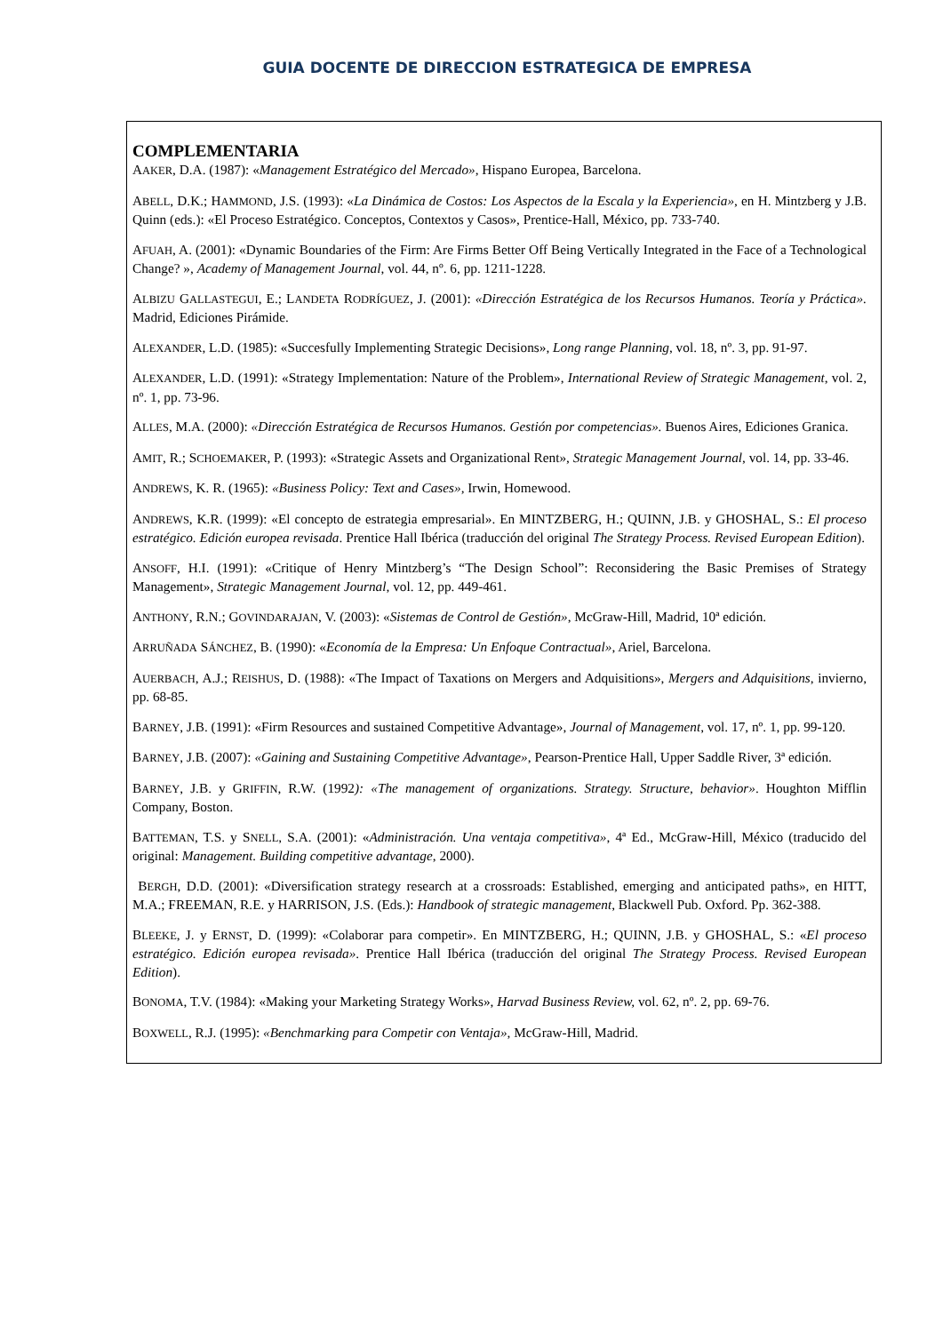GUIA DOCENTE DE DIRECCION ESTRATEGICA DE EMPRESA
COMPLEMENTARIA
AAKER, D.A. (1987): «Management Estratégico del Mercado», Hispano Europea, Barcelona.
ABELL, D.K.; HAMMOND, J.S. (1993): «La Dinámica de Costos: Los Aspectos de la Escala y la Experiencia», en H. Mintzberg y J.B. Quinn (eds.): «El Proceso Estratégico. Conceptos, Contextos y Casos», Prentice-Hall, México, pp. 733-740.
AFUAH, A. (2001): «Dynamic Boundaries of the Firm: Are Firms Better Off Being Vertically Integrated in the Face of a Technological Change? », Academy of Management Journal, vol. 44, nº. 6, pp. 1211-1228.
ALBIZU GALLASTEGUI, E.; LANDETA RODRÍGUEZ, J. (2001): «Dirección Estratégica de los Recursos Humanos. Teoría y Práctica». Madrid, Ediciones Pirámide.
ALEXANDER, L.D. (1985): «Succesfully Implementing Strategic Decisions», Long range Planning, vol. 18, nº. 3, pp. 91-97.
ALEXANDER, L.D. (1991): «Strategy Implementation: Nature of the Problem», International Review of Strategic Management, vol. 2, nº. 1, pp. 73-96.
ALLES, M.A. (2000): «Dirección Estratégica de Recursos Humanos. Gestión por competencias». Buenos Aires, Ediciones Granica.
AMIT, R.; SCHOEMAKER, P. (1993): «Strategic Assets and Organizational Rent», Strategic Management Journal, vol. 14, pp. 33-46.
ANDREWS, K. R. (1965): «Business Policy: Text and Cases», Irwin, Homewood.
ANDREWS, K.R. (1999): «El concepto de estrategia empresarial». En MINTZBERG, H.; QUINN, J.B. y GHOSHAL, S.: El proceso estratégico. Edición europea revisada. Prentice Hall Ibérica (traducción del original The Strategy Process. Revised European Edition).
ANSOFF, H.I. (1991): «Critique of Henry Mintzberg’s “The Design School”: Reconsidering the Basic Premises of Strategy Management», Strategic Management Journal, vol. 12, pp. 449-461.
ANTHONY, R.N.; GOVINDARAJAN, V. (2003): «Sistemas de Control de Gestión», McGraw-Hill, Madrid, 10ª edición.
ARRUÑADA SÁNCHEZ, B. (1990): «Economía de la Empresa: Un Enfoque Contractual», Ariel, Barcelona.
AUERBACH, A.J.; REISHUS, D. (1988): «The Impact of Taxations on Mergers and Adquisitions», Mergers and Adquisitions, invierno, pp. 68-85.
BARNEY, J.B. (1991): «Firm Resources and sustained Competitive Advantage», Journal of Management, vol. 17, nº. 1, pp. 99-120.
BARNEY, J.B. (2007): «Gaining and Sustaining Competitive Advantage», Pearson-Prentice Hall, Upper Saddle River, 3ª edición.
BARNEY, J.B. y GRIFFIN, R.W. (1992): «The management of organizations. Strategy. Structure, behavior». Houghton Mifflin Company, Boston.
BATTEMAN, T.S. y SNELL, S.A. (2001): «Administración. Una ventaja competitiva», 4ª Ed., McGraw-Hill, México (traducido del original: Management. Building competitive advantage, 2000).
BERGH, D.D. (2001): «Diversification strategy research at a crossroads: Established, emerging and anticipated paths», en HITT, M.A.; FREEMAN, R.E. y HARRISON, J.S. (Eds.): Handbook of strategic management, Blackwell Pub. Oxford. Pp. 362-388.
BLEEKE, J. y ERNST, D. (1999): «Colaborar para competir». En MINTZBERG, H.; QUINN, J.B. y GHOSHAL, S.: «El proceso estratégico. Edición europea revisada». Prentice Hall Ibérica (traducción del original The Strategy Process. Revised European Edition).
BONOMA, T.V. (1984): «Making your Marketing Strategy Works», Harvad Business Review, vol. 62, nº. 2, pp. 69-76.
BOXWELL, R.J. (1995): «Benchmarking para Competir con Ventaja», McGraw-Hill, Madrid.